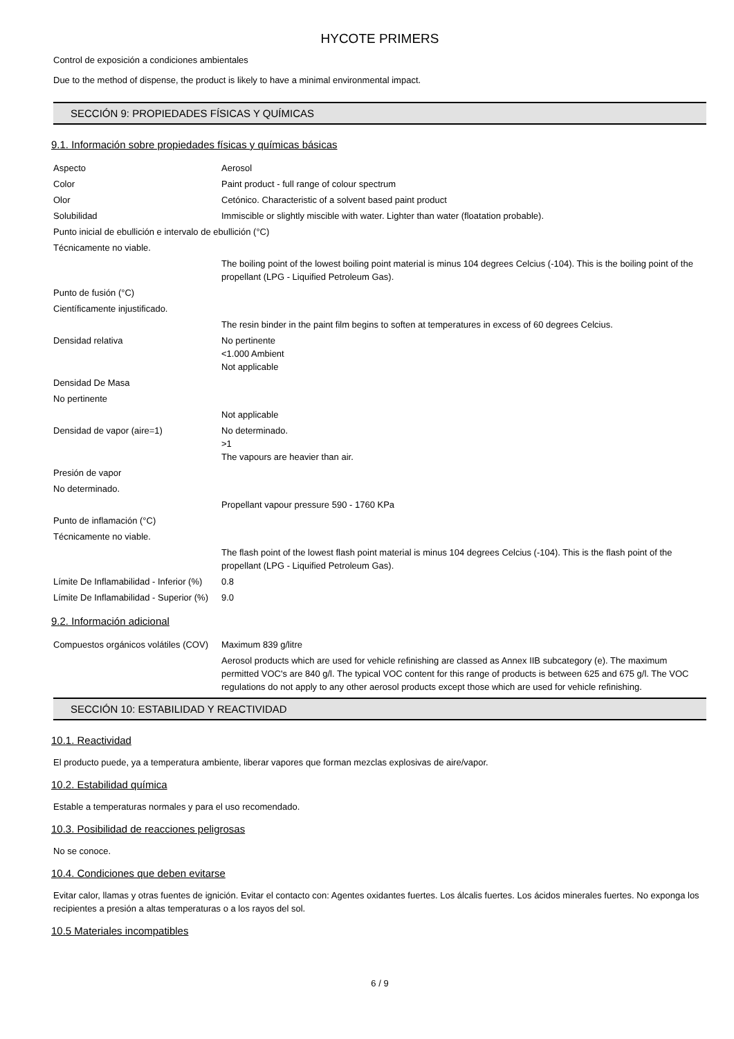HYCOTE PRIMERS
Control de exposición a condiciones ambientales
Due to the method of dispense, the product is likely to have a minimal environmental impact.
SECCIÓN 9: PROPIEDADES FÍSICAS Y QUÍMICAS
9.1. Información sobre propiedades físicas y químicas básicas
| Aspecto | Aerosol |
| Color | Paint product - full range of colour spectrum |
| Olor | Cetónico. Characteristic of a solvent based paint product |
| Solubilidad | Immiscible or slightly miscible with water. Lighter than water (floatation probable). |
| Punto inicial de ebullición e intervalo de ebullición (°C) | |
| Técnicamente no viable. | |
| | The boiling point of the lowest boiling point material is minus 104 degrees Celcius (-104). This is the boiling point of the propellant (LPG - Liquified Petroleum Gas). |
| Punto de fusión (°C) | |
| Científicamente injustificado. | |
| | The resin binder in the paint film begins to soften at temperatures in excess of 60 degrees Celcius. |
| Densidad relativa | No pertinente <1.000 Ambient Not applicable |
| Densidad De Masa | |
| No pertinente | |
| | Not applicable |
| Densidad de vapor (aire=1) | No determinado. >1 The vapours are heavier than air. |
| Presión de vapor | |
| No determinado. | |
| | Propellant vapour pressure 590 - 1760 KPa |
| Punto de inflamación (°C) | |
| Técnicamente no viable. | |
| | The flash point of the lowest flash point material is minus 104 degrees Celcius (-104). This is the flash point of the propellant (LPG - Liquified Petroleum Gas). |
| Límite De Inflamabilidad - Inferior (%) | 0.8 |
| Límite De Inflamabilidad - Superior (%) | 9.0 |
9.2. Información adicional
| Compuestos orgánicos volátiles (COV) | Maximum 839 g/litre |
| | Aerosol products which are used for vehicle refinishing are classed as Annex IIB subcategory (e). The maximum permitted VOC's are 840 g/l. The typical VOC content for this range of products is between 625 and 675 g/l. The VOC regulations do not apply to any other aerosol products except those which are used for vehicle refinishing. |
SECCIÓN 10: ESTABILIDAD Y REACTIVIDAD
10.1. Reactividad
El producto puede, ya a temperatura ambiente, liberar vapores que forman mezclas explosivas de aire/vapor.
10.2. Estabilidad química
Estable a temperaturas normales y para el uso recomendado.
10.3. Posibilidad de reacciones peligrosas
No se conoce.
10.4. Condiciones que deben evitarse
Evitar calor, llamas y otras fuentes de ignición. Evitar el contacto con: Agentes oxidantes fuertes. Los álcalis fuertes. Los ácidos minerales fuertes. No exponga los recipientes a presión a altas temperaturas o a los rayos del sol.
10.5 Materiales incompatibles
6 / 9